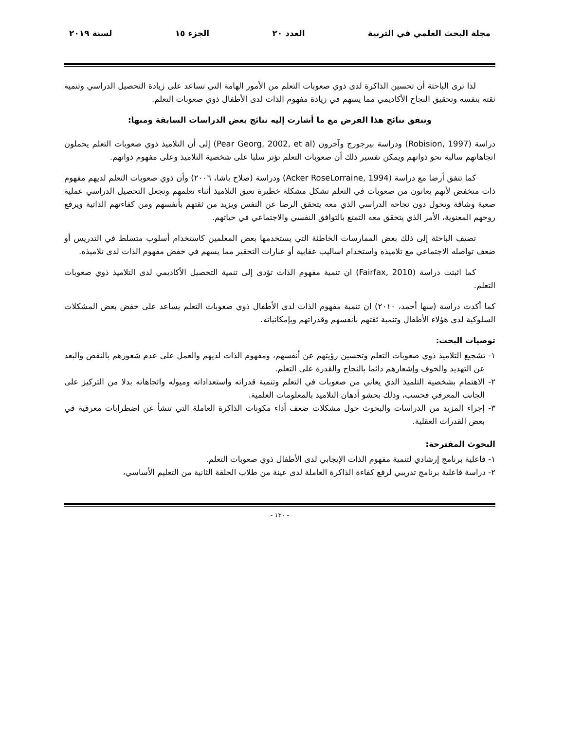مجلة البحث العلمي في التربية العدد ٢٠ الجزء ١٥ لسنة ٢٠١٩
لذا ترى الباحثة أن تحسين الذاكرة لدى ذوي صعوبات التعلم من الأمور الهامة التي تساعد على زيادة التحصيل الدراسي وتنمية ثقته بنفسه وتحقيق النجاح الأكاديمي مما يسهم في زيادة مفهوم الذات لدى الأطفال ذوي صعوبات التعلم.
وتتفق نتائج هذا الفرض مع ما أشارت إليه نتائج بعض الدراسات السابقة ومنها:
دراسة (Robision, 1997) ودراسة بيرجورج وآخرون (Pear Georg, 2002, et al) إلى أن التلاميذ ذوي صعوبات التعلم يحملون اتجاهاتهم سالبة نحو ذواتهم ويمكن تفسير ذلك أن صعوبات التعلم تؤثر سلبا على شخصية التلاميذ وعلى مفهوم ذواتهم.
كما تتفق أرضا مع دراسة (Acker RoseLorraine, 1994) ودراسة (صلاح باشا، ٢٠٠٦) وأن ذوي صعوبات التعلم لديهم مفهوم ذات منخفض لأنهم يعانون من صعوبات في التعلم تشكل مشكلة خطيرة تعيق التلاميذ أثناء تعلمهم وتجعل التحصيل الدراسي عملية صعبة وشاقة وتحول دون نجاحه الدراسي الذي معه يتحقق الرضا عن النفس ويزيد من ثقتهم بأنفسهم ومن كفاءتهم الذاتية ويرفع روحهم المعنوية، الأمر الذي يتحقق معه التمتع بالتوافق النفسي والاجتماعي في حياتهم.
تضيف الباحثة إلى ذلك بعض الممارسات الخاطئة التي يستخدمها بعض المعلمين كاستخدام أسلوب متسلط في التدريس أو ضعف تواصله الاجتماعي مع تلاميذه واستخدام اساليب عقابية أو عبارات التحقير مما يسهم في خفض مفهوم الذات لدى تلاميذه.
كما اثبتت دراسة (Fairfax, 2010) ان تنمية مفهوم الذات تؤدى إلى تنمية التحصيل الأكاديمي لدى التلاميذ ذوي صعوبات التعلم.
كما أكدت دراسة (سها أحمد، ٢٠١٠) ان تنمية مفهوم الذات لدى الأطفال ذوي صعوبات التعلم يساعد على خفض بعض المشكلات السلوكية لدى هؤلاء الأطفال وتنمية ثقتهم بأنفسهم وقدراتهم وبإمكانياته.
توصيات البحث:
١- تشجيع التلاميذ ذوي صعوبات التعلم وتحسين رؤيتهم عن أنفسهم، ومفهوم الذات لديهم والعمل على عدم شعورهم بالنقص والبعد عن التهديد والخوف وإشعارهم دائما بالنجاح والقدرة على التعلم.
٢- الاهتمام بشخصية التلميذ الذي يعاني من صعوبات في التعلم وتنمية قدراته واستعداداته وميوله واتجاهاته بدلا من التركيز على الجانب المعرفي فحسب، وذلك بحشو أذهان التلاميذ بالمعلومات العلمية.
٣- إجراء المزيد من الدراسات والبحوث حول مشكلات ضعف أداء مكونات الذاكرة العاملة التي تنشأ عن اضطرابات معرفية في بعض القدرات العقلية.
البحوث المقترحة:
١- فاعلية برنامج إرشادي لتنمية مفهوم الذات الإيجابي لدى الأطفال ذوي صعوبات التعلم.
٢- دراسة فاعلية برنامج تدريبي لرفع كفاءة الذاكرة العاملة لدى عينة من طلاب الحلقة الثانية من التعليم الأساسي،
- ١٣٠ -